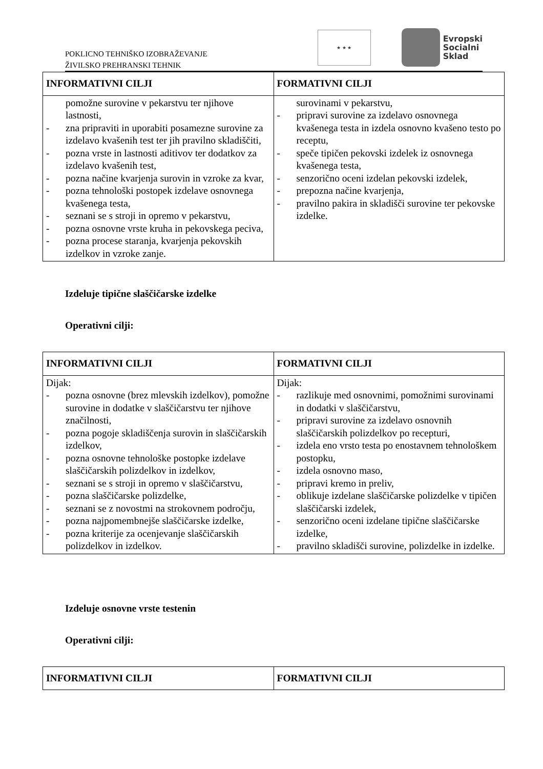POKLICNO TEHNIŠKO IZOBRAŽEVANJE
ŽIVILSKO PREHRANSKI TEHNIK
★ ★ ★
Evropski
Socialni
Sklad
| INFORMATIVNI CILJI | FORMATIVNI CILJI |
| --- | --- |
| pomožne surovine v pekarstvu ter njihove lastnosti, - zna pripraviti in uporabiti posamezne surovine za izdelavo kvašenih test ter jih pravilno skladiščiti, - pozna vrste in lastnosti aditivov ter dodatkov za izdelavo kvašenih test, - pozna načine kvarjenja surovin in vzroke za kvar, - pozna tehnološki postopek izdelave osnovnega kvašenega testa, - seznani se s stroji in opremo v pekarstvu, - pozna osnovne vrste kruha in pekovskega peciva, - pozna procese staranja, kvarjenja pekovskih izdelkov in vzroke zanje. | surovinami v pekarstvu, - pripravi surovine za izdelavo osnovnega kvašenega testa in izdela osnovno kvašeno testo po receptu, - speče tipičen pekovski izdelek iz osnovnega kvašenega testa, - senzorično oceni izdelan pekovski izdelek, - prepozna načine kvarjenja, - pravilno pakira in skladišči surovine ter pekovske izdelke. |
Izdeluje tipične slaščičarske izdelke
Operativni cilji:
| INFORMATIVNI CILJI | FORMATIVNI CILJI |
| --- | --- |
| Dijak: - pozna osnovne (brez mlevskih izdelkov), pomožne surovine in dodatke v slaščičarstvu ter njihove značilnosti, - pozna pogoje skladiščenja surovin in slaščičarskih izdelkov, - pozna osnovne tehnološke postopke izdelave slaščičarskih polizdelkov in izdelkov, - seznani se s stroji in opremo v slaščičarstvu, - pozna slaščičarske polizdelke, - seznani se z novostmi na strokovnem področju, - pozna najpomembnejše slaščičarske izdelke, - pozna kriterije za ocenjevanje slaščičarskih polizdelkov in izdelkov. | Dijak: - razlikuje med osnovnimi, pomožnimi surovinami in dodatki v slaščičarstvu, - pripravi surovine za izdelavo osnovnih slaščičarskih polizdelkov po recepturi, - izdela eno vrsto testa po enostavnem tehnološkem postopku, - izdela osnovno maso, - pripravi kremo in preliv, - oblikuje izdelane slaščičarske polizdelke v tipičen slaščičarski izdelek, - senzorično oceni izdelane tipične slaščičarske izdelke, - pravilno skladišči surovine, polizdelke in izdelke. |
Izdeluje osnovne vrste testenin
Operativni cilji:
| INFORMATIVNI CILJI | FORMATIVNI CILJI |
| --- | --- |